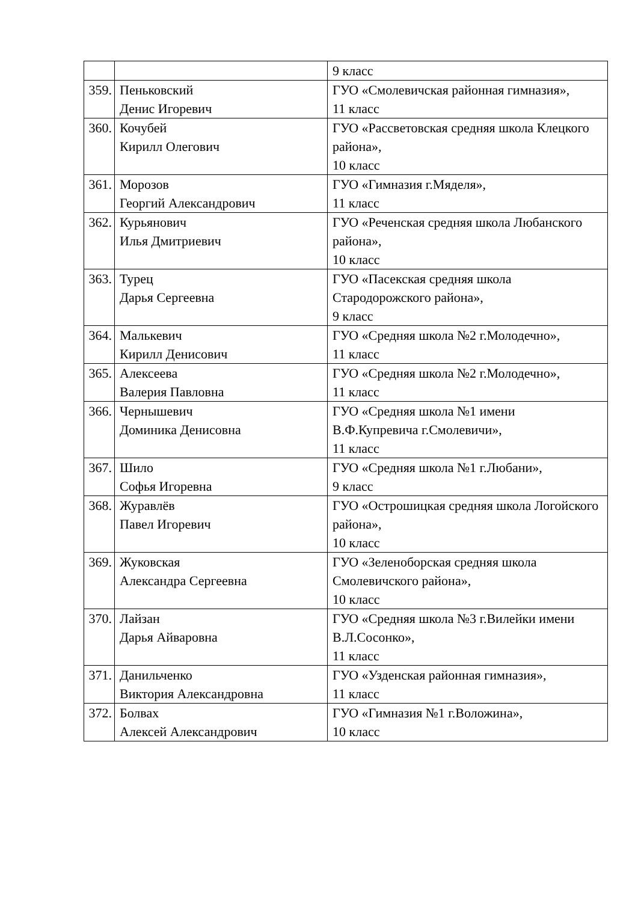| | | 9 класс |
| 359. | Пеньковский Денис Игоревич | ГУО «Смолевичская районная гимназия», 11 класс |
| 360. | Кочубей Кирилл Олегович | ГУО «Рассветовская средняя школа Клецкого района», 10 класс |
| 361. | Морозов Георгий Александрович | ГУО «Гимназия г.Мяделя», 11 класс |
| 362. | Курьянович Илья Дмитриевич | ГУО «Реченская средняя школа Любанского района», 10 класс |
| 363. | Турец Дарья Сергеевна | ГУО «Пасекская средняя школа Стародорожского района», 9 класс |
| 364. | Малькевич Кирилл Денисович | ГУО «Средняя школа №2 г.Молодечно», 11 класс |
| 365. | Алексеева Валерия Павловна | ГУО «Средняя школа №2 г.Молодечно», 11 класс |
| 366. | Чернышевич Доминика Денисовна | ГУО «Средняя школа №1 имени В.Ф.Купревича г.Смолевичи», 11 класс |
| 367. | Шило Софья Игоревна | ГУО «Средняя школа №1 г.Любани», 9 класс |
| 368. | Журавлёв Павел Игоревич | ГУО «Острошицкая средняя школа Логойского района», 10 класс |
| 369. | Жуковская Александра Сергеевна | ГУО «Зеленоборская средняя школа Смолевичского района», 10 класс |
| 370. | Лайзан Дарья Айваровна | ГУО «Средняя школа №3 г.Вилейки имени В.Л.Сосонко», 11 класс |
| 371. | Данильченко Виктория Александровна | ГУО «Узденская районная гимназия», 11 класс |
| 372. | Болвах Алексей Александрович | ГУО «Гимназия №1 г.Воложина», 10 класс |